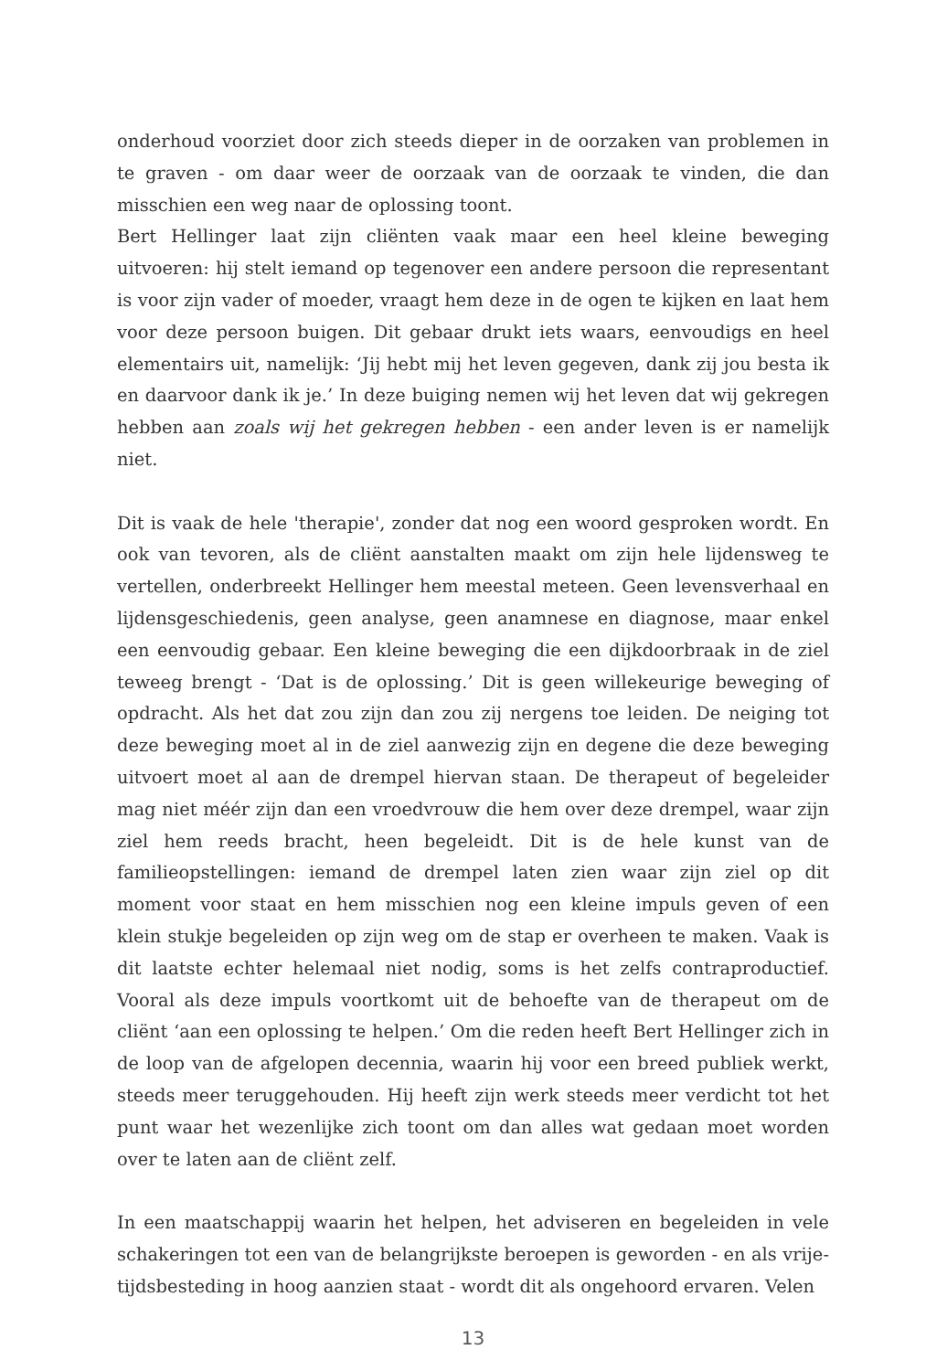onderhoud voorziet door zich steeds dieper in de oorzaken van problemen in te graven - om daar weer de oorzaak van de oorzaak te vinden, die dan misschien een weg naar de oplossing toont.
Bert Hellinger laat zijn cliënten vaak maar een heel kleine beweging uitvoeren: hij stelt iemand op tegenover een andere persoon die representant is voor zijn vader of moeder, vraagt hem deze in de ogen te kijken en laat hem voor deze persoon buigen. Dit gebaar drukt iets waars, eenvoudigs en heel elementairs uit, namelijk: ‘Jij hebt mij het leven gegeven, dank zij jou besta ik en daarvoor dank ik je.’ In deze buiging nemen wij het leven dat wij gekregen hebben aan zoals wij het gekregen hebben - een ander leven is er namelijk niet.
Dit is vaak de hele 'therapie', zonder dat nog een woord gesproken wordt. En ook van tevoren, als de cliënt aanstalten maakt om zijn hele lijdensweg te vertellen, onderbreekt Hellinger hem meestal meteen. Geen levensverhaal en lijdensgeschiedenis, geen analyse, geen anamnese en diagnose, maar enkel een eenvoudig gebaar. Een kleine beweging die een dijkdoorbraak in de ziel teweeg brengt - ‘Dat is de oplossing.’ Dit is geen willekeurige beweging of opdracht. Als het dat zou zijn dan zou zij nergens toe leiden. De neiging tot deze beweging moet al in de ziel aanwezig zijn en degene die deze beweging uitvoert moet al aan de drempel hiervan staan. De therapeut of begeleider mag niet méér zijn dan een vroedvrouw die hem over deze drempel, waar zijn ziel hem reeds bracht, heen begeleidt. Dit is de hele kunst van de familieopstellingen: iemand de drempel laten zien waar zijn ziel op dit moment voor staat en hem misschien nog een kleine impuls geven of een klein stukje begeleiden op zijn weg om de stap er overheen te maken. Vaak is dit laatste echter helemaal niet nodig, soms is het zelfs contraproductief. Vooral als deze impuls voortkomt uit de behoefte van de therapeut om de cliënt ‘aan een oplossing te helpen.’ Om die reden heeft Bert Hellinger zich in de loop van de afgelopen decennia, waarin hij voor een breed publiek werkt, steeds meer teruggehouden. Hij heeft zijn werk steeds meer verdicht tot het punt waar het wezenlijke zich toont om dan alles wat gedaan moet worden over te laten aan de cliënt zelf.
In een maatschappij waarin het helpen, het adviseren en begeleiden in vele schakeringen tot een van de belangrijkste beroepen is geworden - en als vrije-tijdsbesteding in hoog aanzien staat - wordt dit als ongehoord ervaren. Velen
13